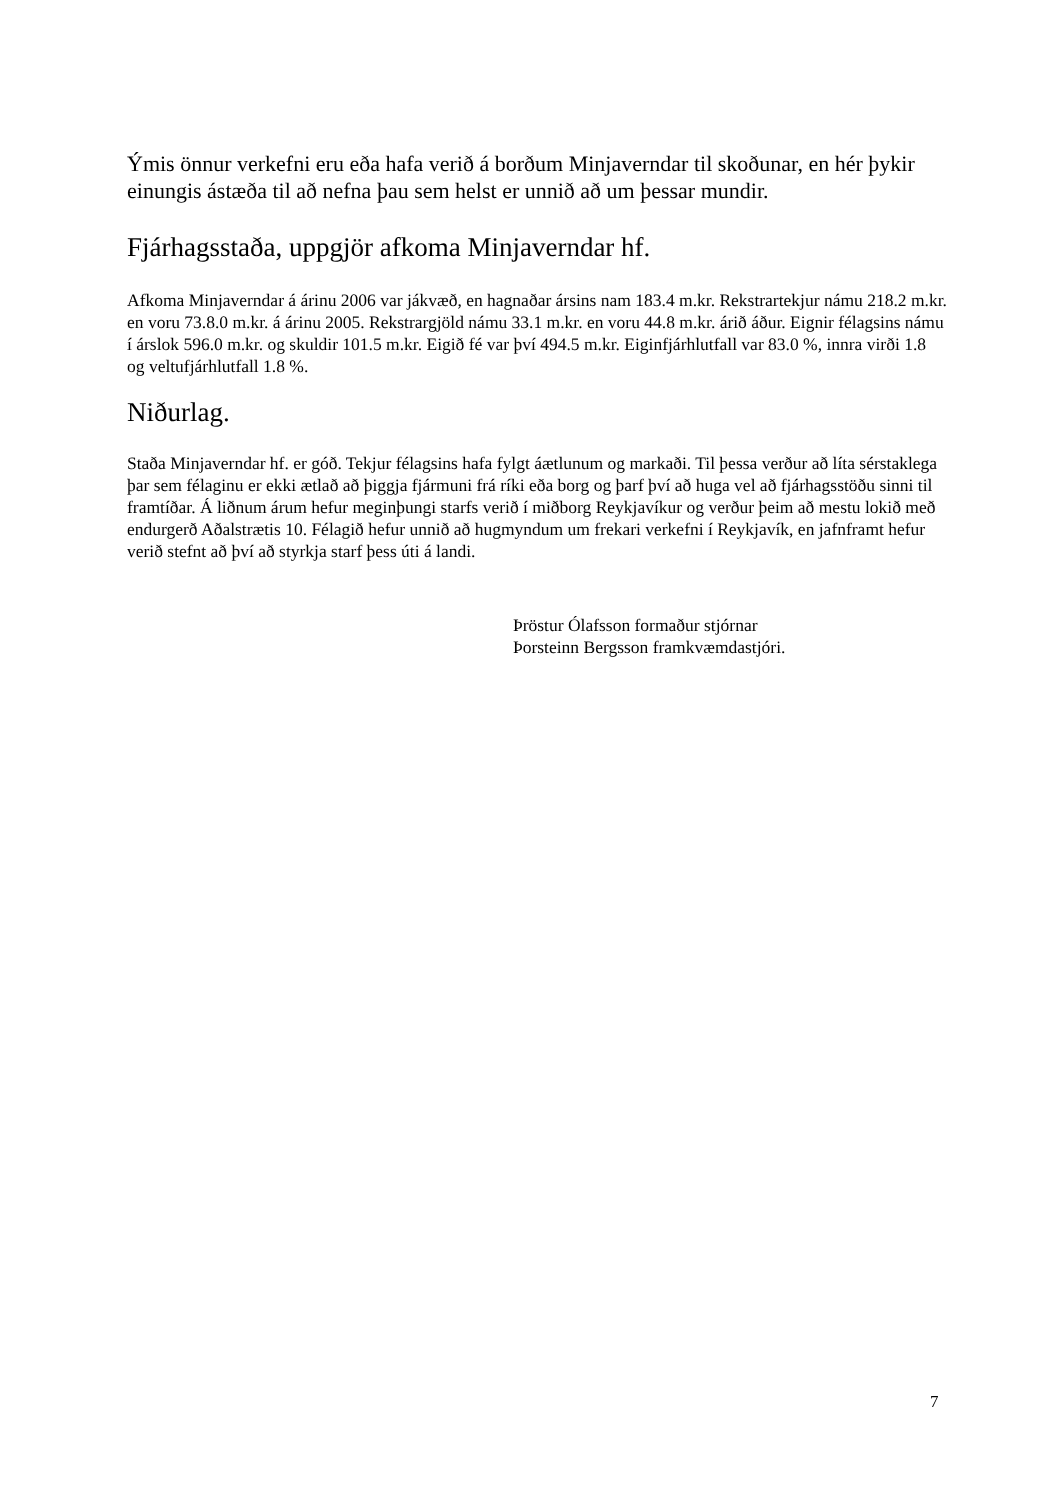Ýmis önnur verkefni eru eða hafa verið á borðum Minjaverndar til skoðunar, en hér þykir einungis ástæða til að nefna þau sem helst er unnið að um þessar mundir.
Fjárhagsstaða, uppgjör afkoma Minjaverndar hf.
Afkoma Minjaverndar á árinu 2006 var jákvæð, en hagnaðar ársins nam 183.4 m.kr. Rekstrartekjur námu 218.2 m.kr. en voru 73.8.0 m.kr. á árinu 2005. Rekstrargjöld námu 33.1 m.kr. en voru 44.8 m.kr. árið áður. Eignir félagsins námu í árslok 596.0 m.kr. og skuldir 101.5 m.kr. Eigið fé var því 494.5 m.kr. Eiginfjárhlutfall var 83.0 %, innra virði 1.8 og veltufjárhlutfall 1.8 %.
Niðurlag.
Staða Minjaverndar hf. er góð. Tekjur félagsins hafa fylgt áætlunum og markaði. Til þessa verður að líta sérstaklega þar sem félaginu er ekki ætlað að þiggja fjármuni frá ríki eða borg og þarf því að huga vel að fjárhagsstöðu sinni til framtíðar. Á liðnum árum hefur meginþungi starfs verið í miðborg Reykjavíkur og verður þeim að mestu lokið með endurgerð Aðalstrætis 10. Félagið hefur unnið að hugmyndum um frekari verkefni í Reykjavík, en jafnframt hefur verið stefnt að því að styrkja starf þess úti á landi.
Þröstur Ólafsson formaður stjórnar
Þorsteinn Bergsson framkvæmdastjóri.
7